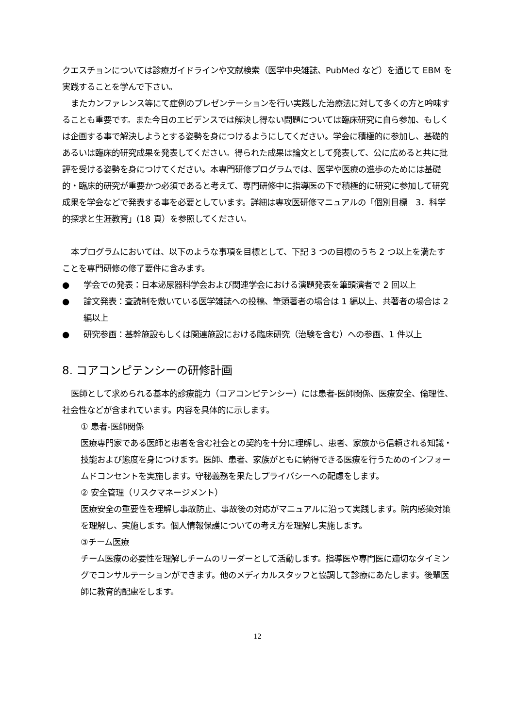クエスチョンについては診療ガイドラインや文献検索（医学中央雑誌、PubMed など）を通じて EBM を実践することを学んで下さい。
またカンファレンス等にて症例のプレゼンテーションを行い実践した治療法に対して多くの方と吟味することも重要です。また今日のエビデンスでは解決し得ない問題については臨床研究に自ら参加、もしくは企画する事で解決しようとする姿勢を身につけるようにしてください。学会に積極的に参加し、基礎的あるいは臨床的研究成果を発表してください。得られた成果は論文として発表して、公に広めると共に批評を受ける姿勢を身につけてください。本専門研修プログラムでは、医学や医療の進歩のためには基礎的・臨床的研究が重要かつ必須であると考えて、専門研修中に指導医の下で積極的に研究に参加して研究成果を学会などで発表する事を必要としています。詳細は専攻医研修マニュアルの「個別目標　3．科学的探求と生涯教育」(18 頁）を参照してください。
本プログラムにおいては、以下のような事項を目標として、下記 3 つの目標のうち 2 つ以上を満たすことを専門研修の修了要件に含みます。
● 学会での発表：日本泌尿器科学会および関連学会における演題発表を筆頭演者で 2 回以上
● 論文発表：査読制を敷いている医学雑誌への投稿、筆頭著者の場合は 1 編以上、共著者の場合は 2 編以上
● 研究参画：基幹施設もしくは関連施設における臨床研究（治験を含む）への参画、1 件以上
8. コアコンピテンシーの研修計画
医師として求められる基本的診療能力（コアコンピテンシー）には患者-医師関係、医療安全、倫理性、社会性などが含まれています。内容を具体的に示します。
① 患者-医師関係
医療専門家である医師と患者を含む社会との契約を十分に理解し、患者、家族から信頼される知識・技能および態度を身につけます。医師、患者、家族がともに納得できる医療を行うためのインフォームドコンセントを実施します。守秘義務を果たしプライバシーへの配慮をします。
② 安全管理（リスクマネージメント）
医療安全の重要性を理解し事故防止、事故後の対応がマニュアルに沿って実践します。院内感染対策を理解し、実施します。個人情報保護についての考え方を理解し実施します。
③チーム医療
チーム医療の必要性を理解しチームのリーダーとして活動します。指導医や専門医に適切なタイミングでコンサルテーションができます。他のメディカルスタッフと協調して診療にあたします。後輩医師に教育的配慮をします。
12